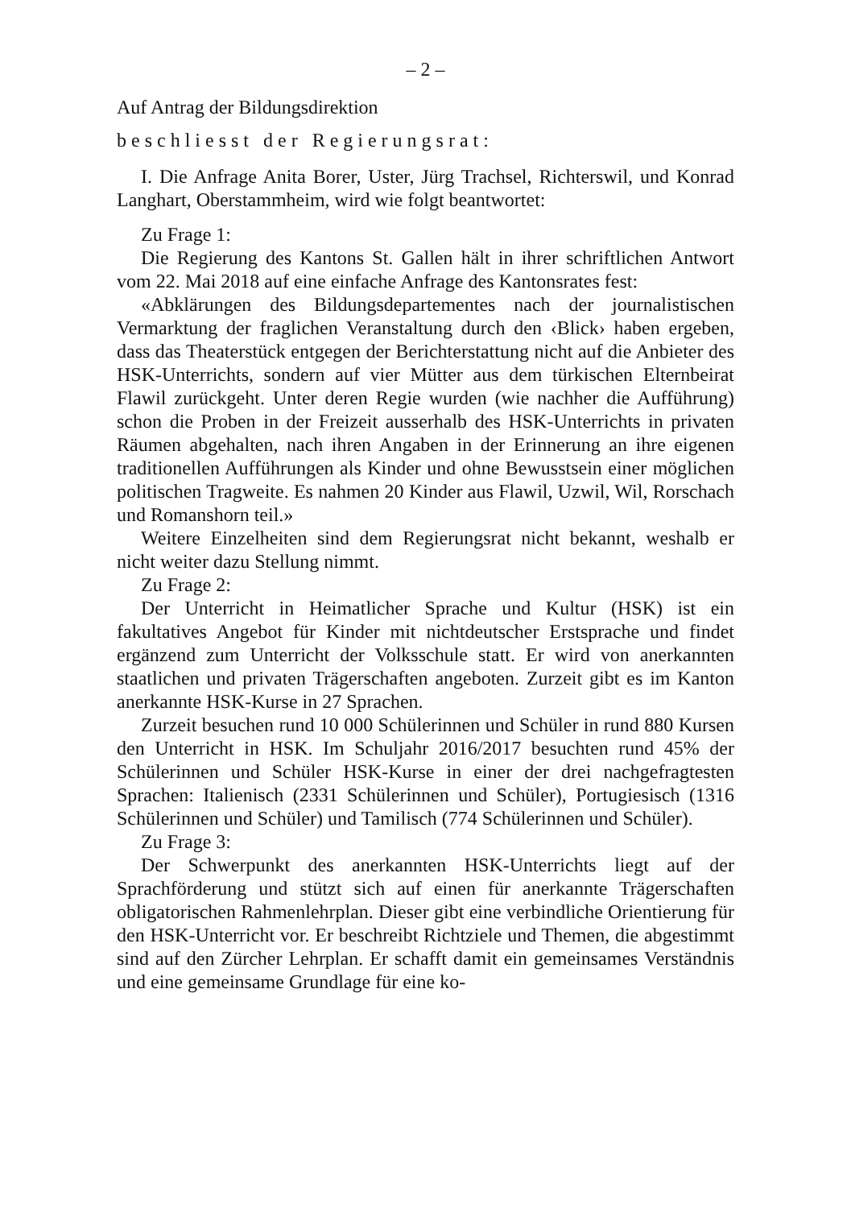– 2 –
Auf Antrag der Bildungsdirektion
beschliesst der Regierungsrat:
I. Die Anfrage Anita Borer, Uster, Jürg Trachsel, Richterswil, und Konrad Langhart, Oberstammheim, wird wie folgt beantwortet:
Zu Frage 1:
Die Regierung des Kantons St. Gallen hält in ihrer schriftlichen Antwort vom 22. Mai 2018 auf eine einfache Anfrage des Kantonsrates fest:
«Abklärungen des Bildungsdepartementes nach der journalistischen Vermarktung der fraglichen Veranstaltung durch den ‹Blick› haben ergeben, dass das Theaterstück entgegen der Berichterstattung nicht auf die Anbieter des HSK-Unterrichts, sondern auf vier Mütter aus dem türkischen Elternbeirat Flawil zurückgeht. Unter deren Regie wurden (wie nachher die Aufführung) schon die Proben in der Freizeit ausserhalb des HSK-Unterrichts in privaten Räumen abgehalten, nach ihren Angaben in der Erinnerung an ihre eigenen traditionellen Aufführungen als Kinder und ohne Bewusstsein einer möglichen politischen Tragweite. Es nahmen 20 Kinder aus Flawil, Uzwil, Wil, Rorschach und Romanshorn teil.»
Weitere Einzelheiten sind dem Regierungsrat nicht bekannt, weshalb er nicht weiter dazu Stellung nimmt.
Zu Frage 2:
Der Unterricht in Heimatlicher Sprache und Kultur (HSK) ist ein fakultatives Angebot für Kinder mit nichtdeutscher Erstsprache und findet ergänzend zum Unterricht der Volksschule statt. Er wird von anerkannten staatlichen und privaten Trägerschaften angeboten. Zurzeit gibt es im Kanton anerkannte HSK-Kurse in 27 Sprachen.
Zurzeit besuchen rund 10 000 Schülerinnen und Schüler in rund 880 Kursen den Unterricht in HSK. Im Schuljahr 2016/2017 besuchten rund 45% der Schülerinnen und Schüler HSK-Kurse in einer der drei nachgefragtesten Sprachen: Italienisch (2331 Schülerinnen und Schüler), Portugiesisch (1316 Schülerinnen und Schüler) und Tamilisch (774 Schülerinnen und Schüler).
Zu Frage 3:
Der Schwerpunkt des anerkannten HSK-Unterrichts liegt auf der Sprachförderung und stützt sich auf einen für anerkannte Trägerschaften obligatorischen Rahmenlehrplan. Dieser gibt eine verbindliche Orientierung für den HSK-Unterricht vor. Er beschreibt Richtziele und Themen, die abgestimmt sind auf den Zürcher Lehrplan. Er schafft damit ein gemeinsames Verständnis und eine gemeinsame Grundlage für eine ko-